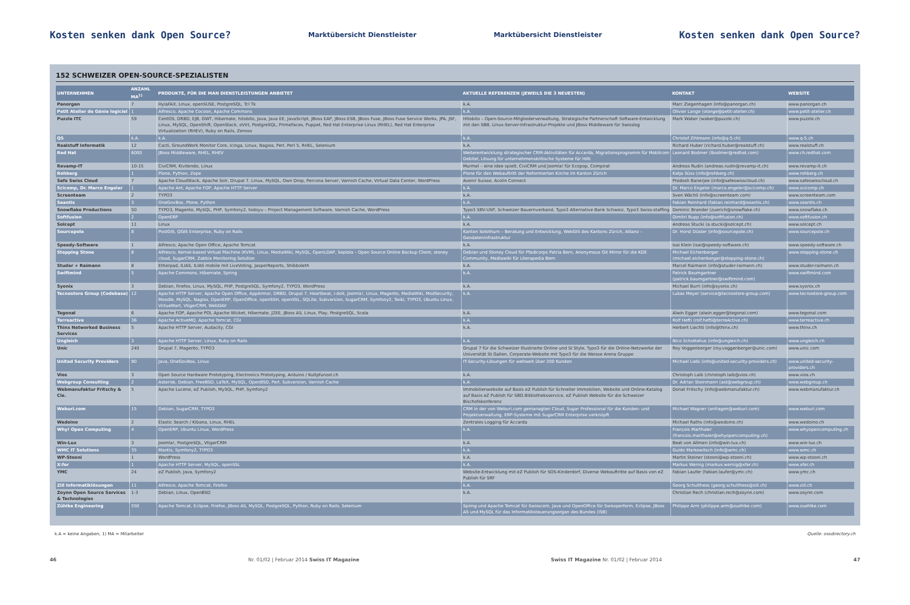Kosten senken dank Open Source? Marktübersicht Dienstleister Marktübersicht Dienstleister Kosten senken dank Open Source?
152 SCHWEIZER OPEN-SOURCE-SPEZIALISTEN
| UNTERNEHMEN | ANZAHL MA<sup>1)</sup> | PRODUKTE, FÜR DIE MAN DIENSTLEISTUNGEN ANBIETET | AKTUELLE REFERENZEN (JEWEILS DIE 3 NEUESTEN) | KONTAKT | WEBSITE |
| --- | --- | --- | --- | --- | --- |
| Panorgan | 7 | HylaFAX, Linux, openSUSE, PostgreSQL, Tcl Tk | k.A. | Marc Ziegenhagen (info@panorgan.ch) | www.panorgan.ch |
| Petit Atelier de Génie logiciel | 1 | Alfresco, Apache Cocoon, Apache Commons | k.A. | Olivier Lange (olange@petit-atelier.ch) | www.petit-atelier.ch |
| Puzzle ITC | 59 | CentOS, DRBD, EJB, GWT, Hibernate, hitobito, Java, Java EE, JavaScript, JBoss EAP, JBoss ESB, JBoss Fuse, JBoss Fuse Service Works, JPA, JSF, Linux, MySQL, OpenShift, OpenStack, oVirt, PostgreSQL, PrimeFaces, Puppet, Red Hat Enterprise Linux (RHEL), Red Hat Enterprise Virtualization (RHEV), Ruby on Rails, Zenoss | Hitobito – Open-Source-Mitgliederverwaltung, Strategische Partnerschaft Software-Entwicklung mit den SBB, Linux-Server-Infrastruktur-Projekte und JBoss Middleware für Swisslog | Mark Waber (waber@puzzle.ch) | www.puzzle.ch |
| Q5 | k.A. | k.A. | k.A. | Christof Zihlmann (info@q-5.ch) | www.q-5.ch |
| Realstuff Informatik | 12 | Cacti, GroundWork Monitor Core, Icinga, Linux, Nagios, Perl, Perl 5, RHEL, Selenium | k.A. | Richard Huber (richard.huber@realstuff.ch) | www.realstuff.ch |
| Red Hat | 6000 | JBoss Middleware, RHEL, RHEV | Weiterentwicklung strategischer CRM-Aktivitäten für Accarda, Migrationsprogramm für Mobilcom Debitel, Lösung für unternehmenskritische Systeme für Hilti | Leonard Bodmer (lbodmer@redhat.com) | www.ch.redhat.com |
| Revamp-IT | 10-15 | CiviCRM, Kivitendo, Linux | Murmel – eine Idee spielt, CiviCRM und Joomla! für Ecopop, Compirat | Andreas Rudin (andreas.rudin@revamp-it.ch) | www.revamp-it.ch |
| Rohberg | 1 | Plone, Python, Zope | Plone für den Webauftritt der Reformierten Kirche im Kanton Zürich | Katja Süss (info@rohberg.ch) | www.rohberg.ch |
| Safe Swiss Cloud | 7 | Apache CloudStack, Apache Solr, Drupal 7, Linux, MySQL, Own Drop, Percona Server, Varnish Cache, Virtual Data Center, WordPress | Avenir Suisse, Acolin Connect | Prodosh Banerjee (info@safeswisscloud.ch) | www.safeswisscloud.ch |
| Scicomp, Dr. Marco Engeler | 1 | Apache Ant, Apache FOP, Apache HTTP Server | k.A. | Dr. Marco Engeler (marco.engeler@scicomp.ch) | www.scicomp.ch |
| Screenteam | 2 | TYPO3 | k.A. | Sven Wächli (info@screenteam.com) | www.screenteam.com |
| Seantis | 3 | OneGovBox, Plone, Python | k.A. | Fabian Reinhard (fabian.reinhard@seantis.ch) | www.seantis.ch |
| Snowflake Productions | 50 | TYPO3, Magento, MySQL, PHP, Symfony2, todoyu – Project Management Software, Varnish Cache, WordPress | Typo3 SBV-USP, Schweizer Bauernverband, Typo3 Alternative Bank Schweiz, Typo3 Swiss-staffing | Dominic Brander (zuerich@snowflake.ch) | www.snowflake.ch |
| Softfusion | 2 | OpenERP | k.A. | Dimitri Rupp (info@softfusion.ch) | www.softfusion.ch |
| Solcept | 11 | Linux | k.A. | Andreas Stucki (a.stucki@solcept.ch) | www.solcept.ch |
| Sourcepole | 8 | PostGIS, QGIS Enterprise, Ruby on Rails | Kanton Solothurn – Beratung und Entwicklung, WebGIS des Kantons Zürich, Allianz – Geodateninfrastruktur | Dr. Horst Düster (info@sourcepole.ch) | www.sourcepole.ch |
| Speedy-Software | 1 | Alfresco, Apache Open Office, Apache Tomcat | k.A. | Isai Klein (isai@speedy-software.ch) | www.speedy-software.ch |
| Stepping Stone | 8 | Alfresco, Kernel-based Virtual Machine (KVM), Linux, MediaWiki, MySQL, OpenLDAP, Sepiola – Open Source Online Backup Client, stoney cloud, SugarCRM, Zabbix Monitoring Solution | Debian und Stoney Cloud für Pfadicorps Patria Bern, Anonymous Git Mirror für die KDE Community, Mediawiki für Literapedia Bern | Michael Eichenberger (michael.eichenberger@stepping-stone.ch) | www.stepping-stone.ch |
| Studer + Raimann | 8 | Etherpad, ILIAS, ILIAS mobile mit LiveVoting, JasperReports, Shibboleth | k.A. | Marcel Raimann (info@studer-raimann.ch) | www.studer-raimann.ch |
| Swiftmind | 5 | Apache Commons, Hibernate, Spring | k.A. | Patrick Baumgartner (patrick.baumgartner@swiftmind.com) | www.swiftmind.com |
| Syonix | 3 | Debian, Firefox, Linux, MySQL, PHP, PostgreSQL, Symfony2, TYPO3, WordPress | k.A. | Michael Burri (info@syonix.ch) | www.syonix.ch |
| Tecnostore Group (Codebase) | 12 | Apache HTTP Server, Apache Open Office, AppArmor, DRBD, Drupal 7, Heartbeat, i-doit, Joomla!, Linux, Magento, MediaWiki, ModSecurity, Moodle, MySQL, Nagios, OpenERP, OpenOffice, openSSH, openSSL, SQLite, Subversion, SugarCRM, Symfony2, Twiki, TYPO3, Ubuntu Linux, VirtueMart, VtigerCRM, WebDAV | k.A. | Lukas Meyer (service@tecnostore-group.com) | www.tecnostore-group.com |
| Tegonal | 6 | Apache FOP, Apache POI, Apache Wicket, Hibernate, J2EE, JBoss AS, Linux, Play, PostgreSQL, Scala | k.A. | Alwin Egger (alwin.egger@tegonal.com) | www.tegonal.com |
| Terreactive | 36 | Apache ActiveMQ, Apache Tomcat, CGI | k.A. | Rolf Hefti (rolf.hefti@terreActive.ch) | www.terreactive.ch |
| Thinx Networked Business Services | 5 | Apache HTTP Server, Audacity, CGI | k.A. | Herbert Liechti (info@thinx.ch) | www.thinx.ch |
| Ungleich | 3 | Apache HTTP Server, Linux, Ruby on Rails | k.A. | Nico Schottelius (info@ungleich.ch) | www.ungleich.ch |
| Unic | 240 | Drupal 7, Magento, TYPO3 | Drupal 7 für die Schweizer Illustrierte Online und SI Style, Typo3 für die Online-Netzwerke der Universität St.Gallen, Corporate-Website mit Typo3 für die Weisse Arena Gruppe | Roy Voggenberger (roy.voggenberger@unic.com) | www.unic.com |
| United Security Providers | 90 | Java, OneGovBox, Linux | IT-Security-Lösungen für weltweit über 200 Kunden | Michael Liebi (info@united-security-providers.ch) | www.united-security-providers.ch |
| Vios | 3 | Open Source Hardware Prototyping, Electronics Prototyping, Arduino / Kultpfunzel.ch | k.A. | Christoph Laib (christoph.laib@vios.ch) | www.vios.ch |
| Webgroup Consulting | 2 | Asterisk, Debian, FreeBSD, LaTeX, MySQL, OpenBSD, Perl, Subversion, Varnish Cache | k.A. | Dr. Adrian Steinmann (ast@webgroup.ch) | www.webgroup.ch |
| Webmanufaktur Fritschy & Cie. | 5 | Apache Lucene, eZ Publish, MySQL, PHP, Symfony2 | Immobilienwebsite auf Basis eZ Publish für Schneller Immobilien, Website und Online-Katalog auf Basis eZ Publish für SBD.Bibliotheksservice, eZ Publish Website für die Schweizer Bischofskonferenz | Donat Fritschy (info@webmanufaktur.ch) | www.webmanufaktur.ch |
| Weburi.com | 15 | Debian, SugarCRM, TYPO3 | CRM in der von Weburi.com gemanagten Cloud, Sugar Professional für die Kunden- und Projektverwaltung, ERP-Systeme mit SugarCRM Enterprise verknüpft | Michael Wagner (anfragen@weburi.com) | www.weburi.com |
| Wedoino | 2 | Elastic Search / Kibana, Linux, RHEL | Zentrales Logging für Accarda | Michael Raths (info@wedoino.ch) | www.wedoino.ch |
| Why! Open Computing | 4 | OpenERP, Ubuntu Linux, WordPress | k.A. | François Marthaler (francois.marthaler@whyopencomputing.ch) | www.whyopencomputing.ch |
| Win-Lux | 3 | Joomla!, PostgreSQL, VtigerCRM | k.A. | Beat von Allmen (info@win-lux.ch) | www.win-lux.ch |
| WMC IT Solutions | 35 | Mantis, Symfony2, TYPO3 | k.A. | Guido Markowitsch (info@wmc.ch) | www.wmc.ch |
| WP-Stooni | 1 | WordPress | k.A. | Martin Steiner (stooni@wp-stooni.ch) | www.wp-stooni.ch |
| X:fer | 1 | Apache HTTP Server, MySQL, openSSL | k.A. | Markus Wernig (markus.wernig@xfer.ch) | www.xfer.ch |
| YMC | 24 | eZ Publish, Java, Symfony2 | Website-Entwicklung mit eZ Publish für SOS-Kinderdorf, Diverse Webauftritte auf Basis von eZ Publish für SRF | Fabian Laufer (fabian.laufer@ymc.ch) | www.ymc.ch |
| Ziil Informatiklösungen | 11 | Alfresco, Apache Tomcat, Firefox | k.A. | Georg Schulthess (georg.schulthess@ziil.ch) | www.ziil.ch |
| Zoynn Open Source Services & Technologies | 1-3 | Debian, Linux, OpenBSD | k.A. | Christian Rech (christian.rech@zoynn.com) | www.zoynn.com |
| Zühlke Engineering | 550 | Apache Tomcat, Eclipse, Firefox, JBoss AS, MySQL, PostgreSQL, Python, Ruby on Rails, Selenium | Spring und Apache Tomcat für Swisscom, Java und OpenOffice für Swissperform, Eclipse, JBoss AS und MySQL für das Informatiksteuerungsorgan des Bundes (ISB) | Philippe Arm (philippe.arm@zuehlke.com) | www.zuehlke.com |
k.A = keine Angaben; 1) MA = Mitarbeiter Quelle: ossdirectory.ch
46 Nr. 01/02 | Februar 2014 Swiss IT Magazine Swiss IT Magazine Nr. 01/02 | Februar 2014 47